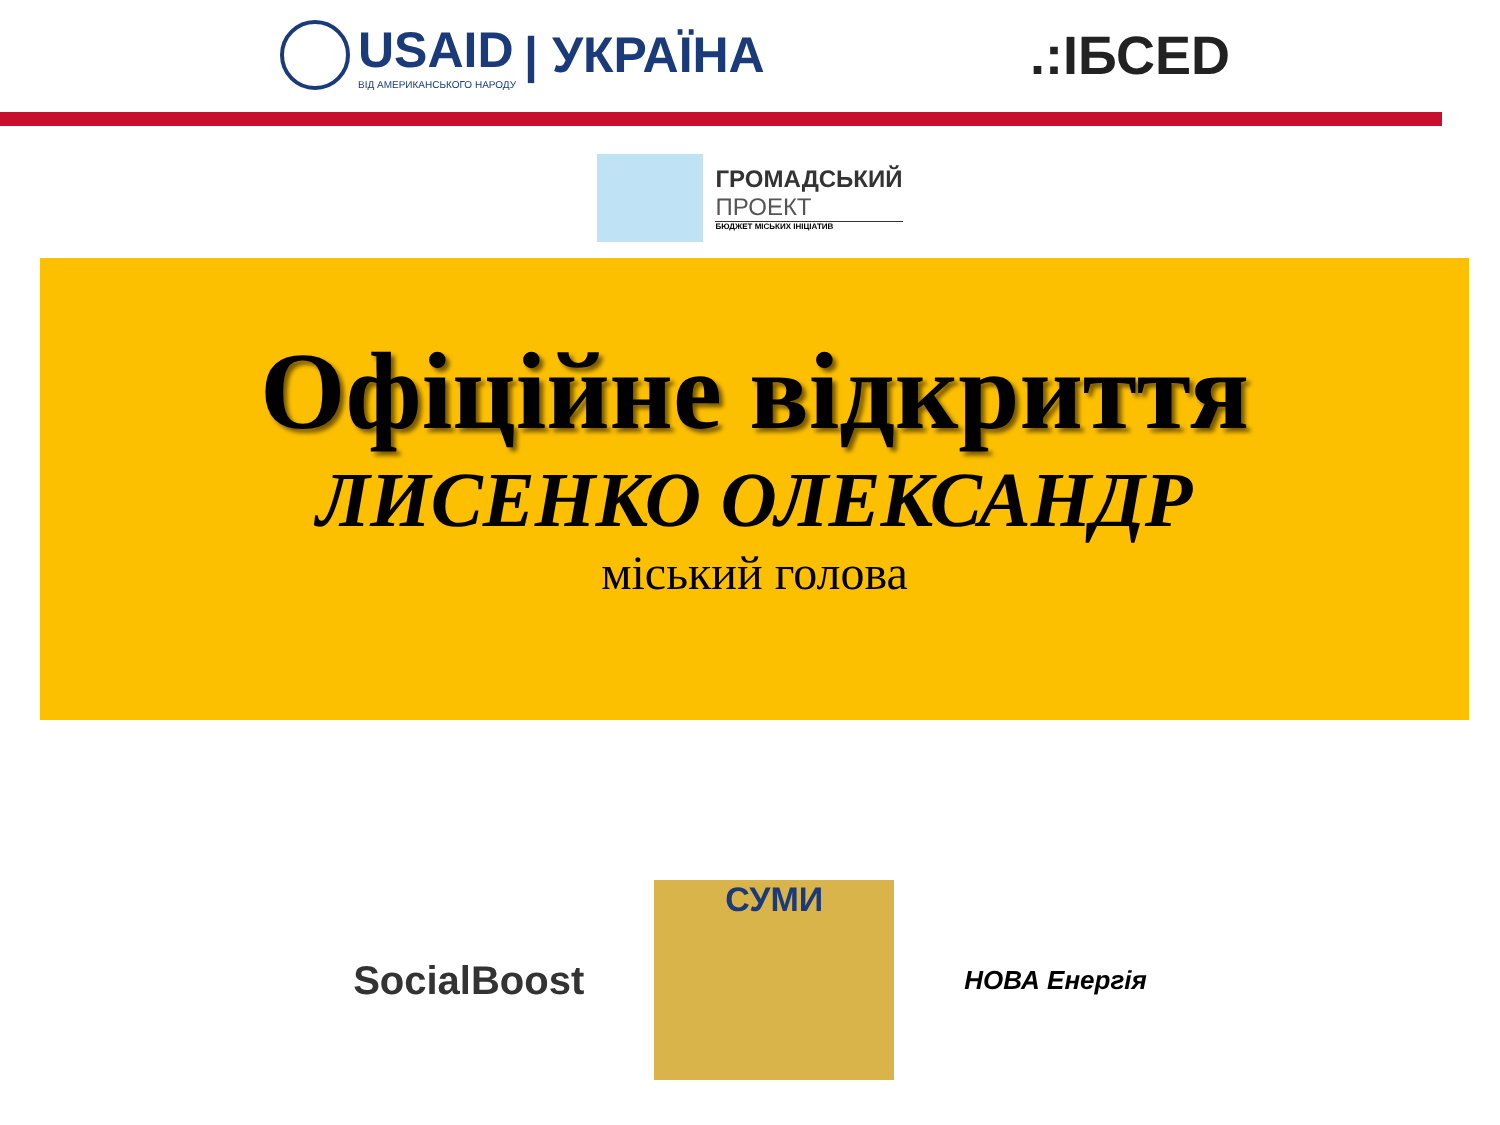USAID
ВІД АМЕРИКАНСЬКОГО НАРОДУ
| УКРАЇНА
.:ІБСЕD
ГРОМАДСЬКИЙ
ПРОЕКТ
БЮДЖЕТ МІСЬКИХ ІНІЦІАТИВ
Офіційне відкриття
ЛИСЕНКО ОЛЕКСАНДР
міський голова
SocialBoost
СУМИ
НОВА Енергія